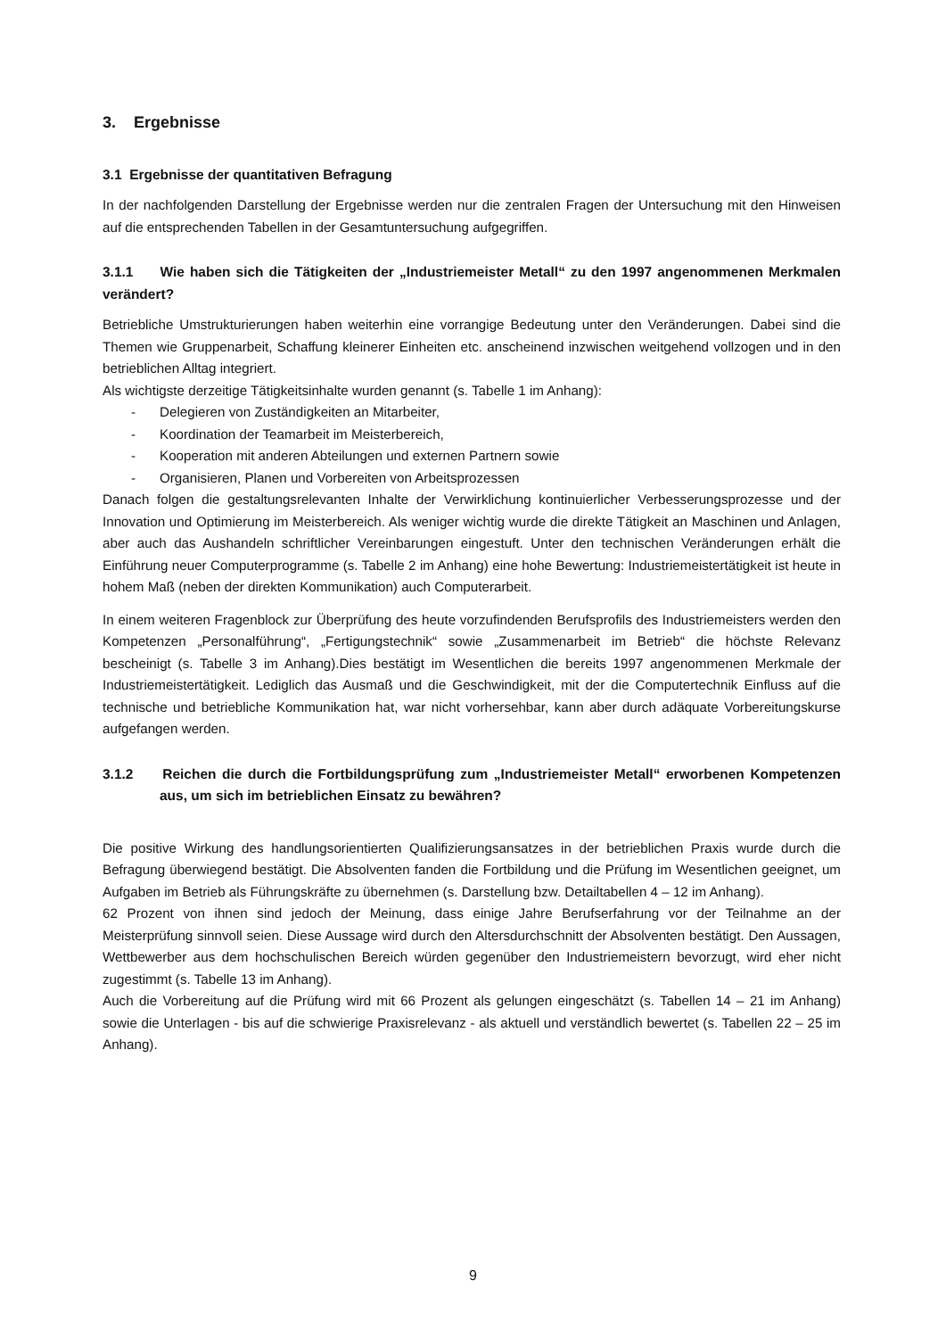3. Ergebnisse
3.1 Ergebnisse der quantitativen Befragung
In der nachfolgenden Darstellung der Ergebnisse werden nur die zentralen Fragen der Untersuchung mit den Hinweisen auf die entsprechenden Tabellen in der Gesamtuntersuchung aufgegriffen.
3.1.1 Wie haben sich die Tätigkeiten der „Industriemeister Metall“ zu den 1997 angenommenen Merkmalen verändert?
Betriebliche Umstrukturierungen haben weiterhin eine vorrangige Bedeutung unter den Veränderungen. Dabei sind die Themen wie Gruppenarbeit, Schaffung kleinerer Einheiten etc. anscheinend inzwischen weitgehend vollzogen und in den betrieblichen Alltag integriert.
Als wichtigste derzeitige Tätigkeitsinhalte wurden genannt (s. Tabelle 1 im Anhang):
- Delegieren von Zuständigkeiten an Mitarbeiter,
- Koordination der Teamarbeit im Meisterbereich,
- Kooperation mit anderen Abteilungen und externen Partnern sowie
- Organisieren, Planen und Vorbereiten von Arbeitsprozessen
Danach folgen die gestaltungsrelevanten Inhalte der Verwirklichung kontinuierlicher Verbesserungsprozesse und der Innovation und Optimierung im Meisterbereich. Als weniger wichtig wurde die direkte Tätigkeit an Maschinen und Anlagen, aber auch das Aushandeln schriftlicher Vereinbarungen eingestuft. Unter den technischen Veränderungen erhält die Einführung neuer Computerprogramme (s. Tabelle 2 im Anhang) eine hohe Bewertung: Industriemeistertätigkeit ist heute in hohem Maß (neben der direkten Kommunikation) auch Computerarbeit.
In einem weiteren Fragenblock zur Überprüfung des heute vorzufindenden Berufsprofils des Industriemeisters werden den Kompetenzen „Personalführung“, „Fertigungstechnik“ sowie „Zusammenarbeit im Betrieb“ die höchste Relevanz bescheinigt (s. Tabelle 3 im Anhang).Dies bestätigt im Wesentlichen die bereits 1997 angenommenen Merkmale der Industriemeistertätigkeit. Lediglich das Ausmaß und die Geschwindigkeit, mit der die Computertechnik Einfluss auf die technische und betriebliche Kommunikation hat, war nicht vorhersehbar, kann aber durch adäquate Vorbereitungskurse aufgefangen werden.
3.1.2 Reichen die durch die Fortbildungsprüfung zum „Industriemeister Metall“ erworbenen Kompetenzen aus, um sich im betrieblichen Einsatz zu bewähren?
Die positive Wirkung des handlungsorientierten Qualifizierungsansatzes in der betrieblichen Praxis wurde durch die Befragung überwiegend bestätigt. Die Absolventen fanden die Fortbildung und die Prüfung im Wesentlichen geeignet, um Aufgaben im Betrieb als Führungskräfte zu übernehmen (s. Darstellung bzw. Detailtabellen 4 – 12 im Anhang).
62 Prozent von ihnen sind jedoch der Meinung, dass einige Jahre Berufserfahrung vor der Teilnahme an der Meisterprüfung sinnvoll seien. Diese Aussage wird durch den Altersdurchschnitt der Absolventen bestätigt. Den Aussagen, Wettbewerber aus dem hochschulischen Bereich würden gegenüber den Industriemeistern bevorzugt, wird eher nicht zugestimmt (s. Tabelle 13 im Anhang).
Auch die Vorbereitung auf die Prüfung wird mit 66 Prozent als gelungen eingeschätzt (s. Tabellen 14 – 21 im Anhang) sowie die Unterlagen - bis auf die schwierige Praxisrelevanz - als aktuell und verständlich bewertet (s. Tabellen 22 – 25 im Anhang).
9